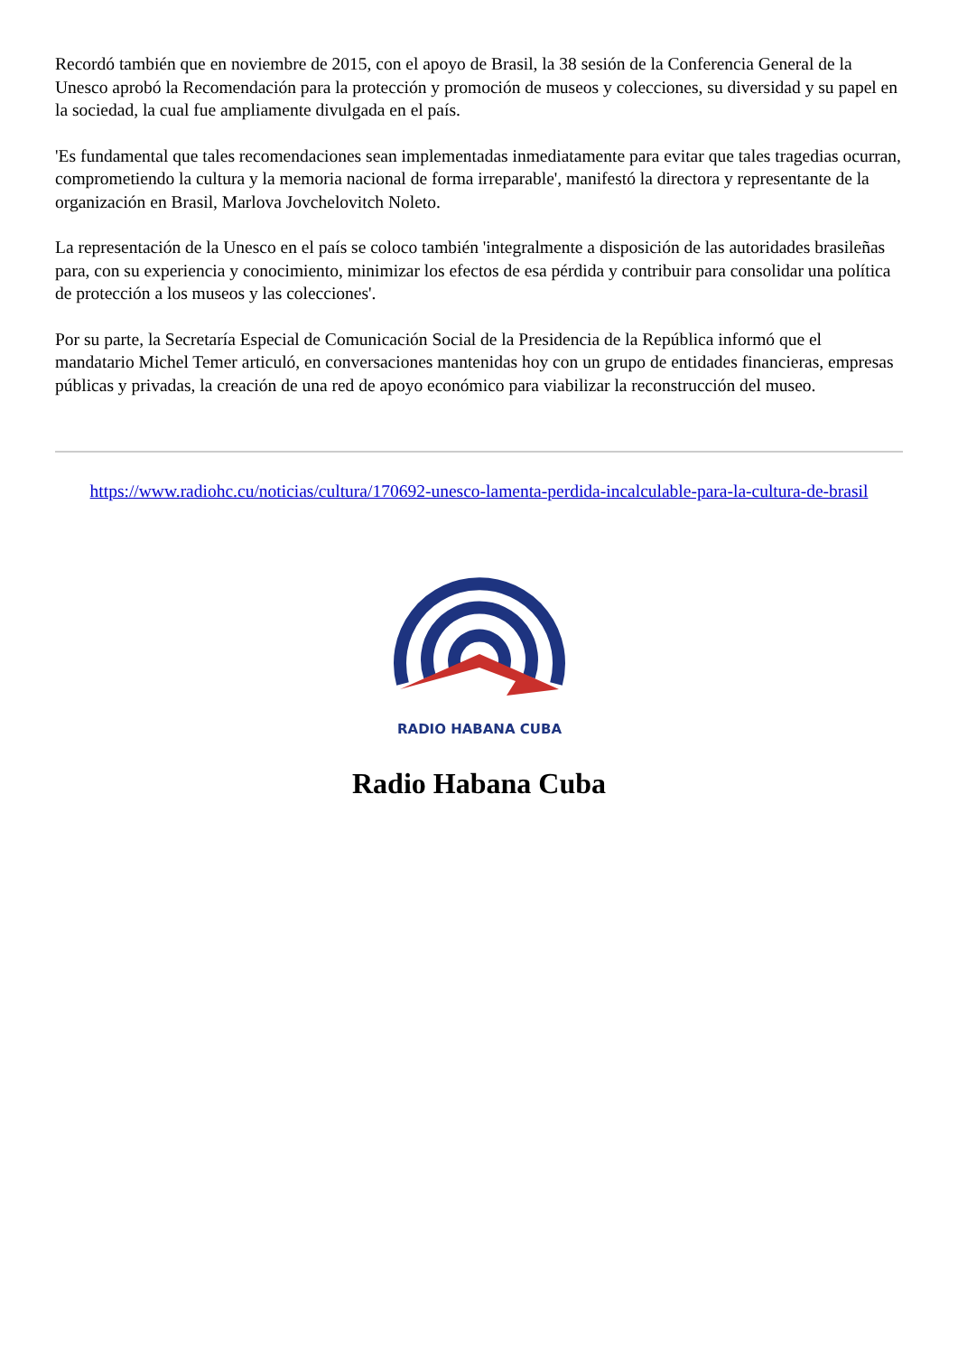Recordó también que en noviembre de 2015, con el apoyo de Brasil, la 38 sesión de la Conferencia General de la Unesco aprobó la Recomendación para la protección y promoción de museos y colecciones, su diversidad y su papel en la sociedad, la cual fue ampliamente divulgada en el país.
'Es fundamental que tales recomendaciones sean implementadas inmediatamente para evitar que tales tragedias ocurran, comprometiendo la cultura y la memoria nacional de forma irreparable', manifestó la directora y representante de la organización en Brasil, Marlova Jovchelovitch Noleto.
La representación de la Unesco en el país se coloco también 'integralmente a disposición de las autoridades brasileñas para, con su experiencia y conocimiento, minimizar los efectos de esa pérdida y contribuir para consolidar una política de protección a los museos y las colecciones'.
Por su parte, la Secretaría Especial de Comunicación Social de la Presidencia de la República informó que el mandatario Michel Temer articuló, en conversaciones mantenidas hoy con un grupo de entidades financieras, empresas públicas y privadas, la creación de una red de apoyo económico para viabilizar la reconstrucción del museo.
https://www.radiohc.cu/noticias/cultura/170692-unesco-lamenta-perdida-incalculable-para-la-cultura-de-brasil
RADIO HABANA CUBA
Radio Habana Cuba